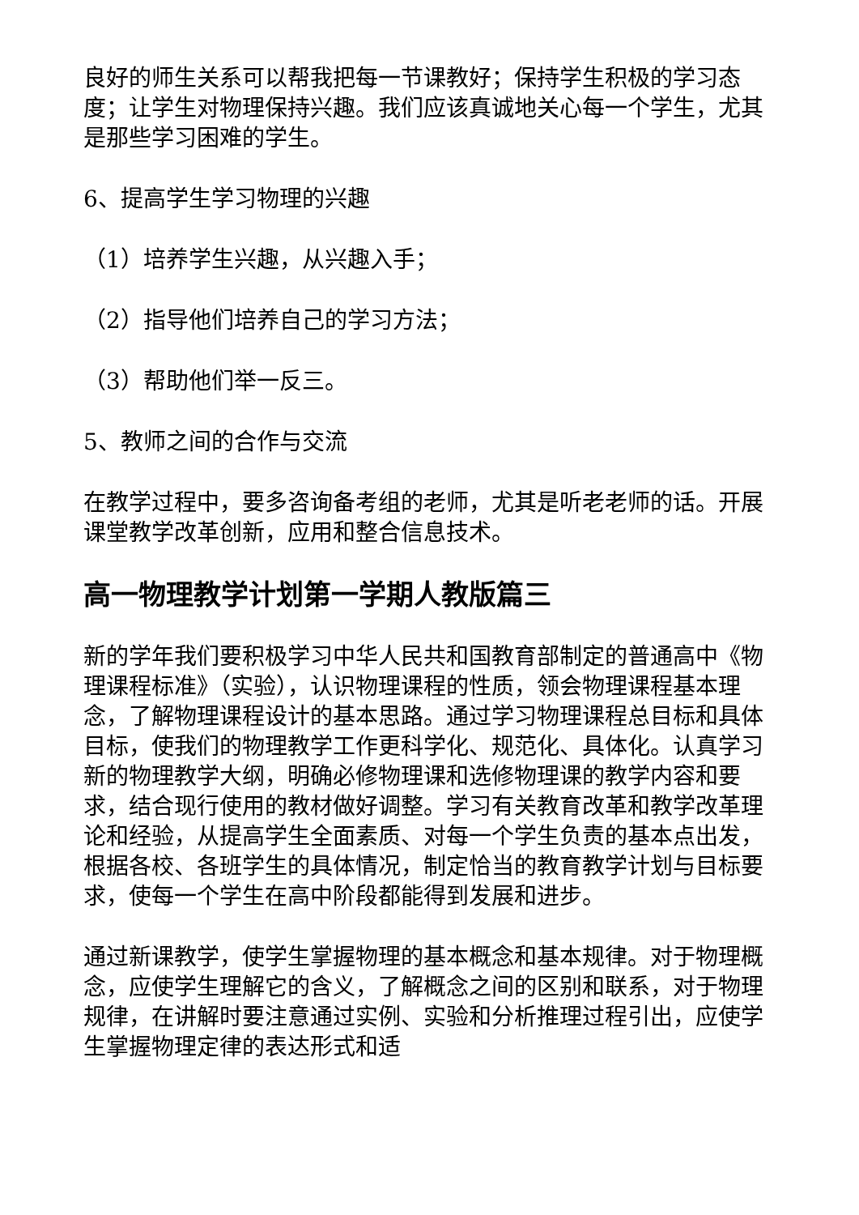良好的师生关系可以帮我把每一节课教好；保持学生积极的学习态度；让学生对物理保持兴趣。我们应该真诚地关心每一个学生，尤其是那些学习困难的学生。
6、提高学生学习物理的兴趣
（1）培养学生兴趣，从兴趣入手；
（2）指导他们培养自己的学习方法；
（3）帮助他们举一反三。
5、教师之间的合作与交流
在教学过程中，要多咨询备考组的老师，尤其是听老老师的话。开展课堂教学改革创新，应用和整合信息技术。
高一物理教学计划第一学期人教版篇三
新的学年我们要积极学习中华人民共和国教育部制定的普通高中《物理课程标准》（实验），认识物理课程的性质，领会物理课程基本理念，了解物理课程设计的基本思路。通过学习物理课程总目标和具体目标，使我们的物理教学工作更科学化、规范化、具体化。认真学习新的物理教学大纲，明确必修物理课和选修物理课的教学内容和要求，结合现行使用的教材做好调整。学习有关教育改革和教学改革理论和经验，从提高学生全面素质、对每一个学生负责的基本点出发，根据各校、各班学生的具体情况，制定恰当的教育教学计划与目标要求，使每一个学生在高中阶段都能得到发展和进步。
通过新课教学，使学生掌握物理的基本概念和基本规律。对于物理概念，应使学生理解它的含义，了解概念之间的区别和联系，对于物理规律，在讲解时要注意通过实例、实验和分析推理过程引出，应使学生掌握物理定律的表达形式和适